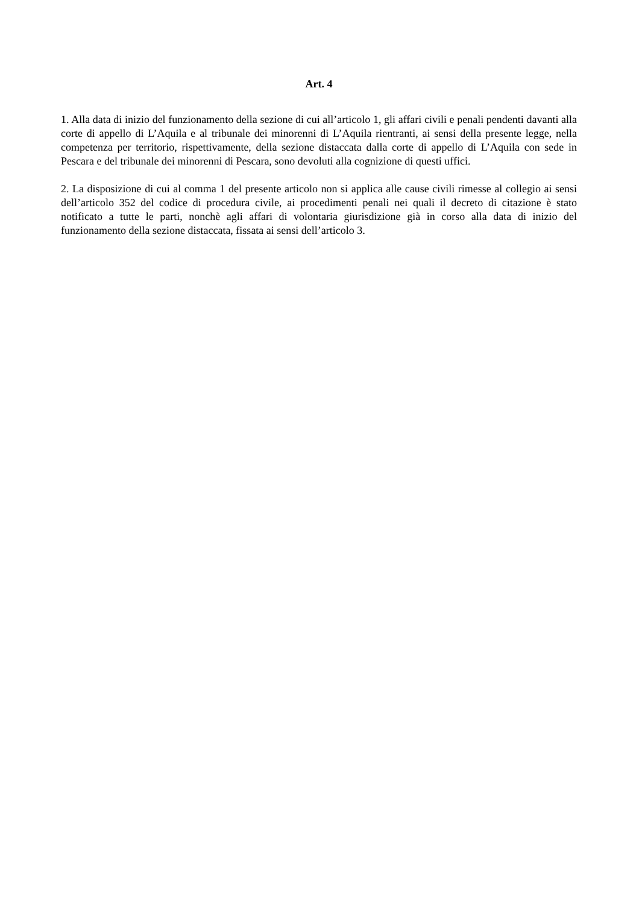Art. 4
1. Alla data di inizio del funzionamento della sezione di cui all’articolo 1, gli affari civili e penali pendenti davanti alla corte di appello di L’Aquila e al tribunale dei minorenni di L’Aquila rientranti, ai sensi della presente legge, nella competenza per territorio, rispettivamente, della sezione distaccata dalla corte di appello di L’Aquila con sede in Pescara e del tribunale dei minorenni di Pescara, sono devoluti alla cognizione di questi uffici.
2. La disposizione di cui al comma 1 del presente articolo non si applica alle cause civili rimesse al collegio ai sensi dell’articolo 352 del codice di procedura civile, ai procedimenti penali nei quali il decreto di citazione è stato notificato a tutte le parti, nonchè agli affari di volontaria giurisdizione già in corso alla data di inizio del funzionamento della sezione distaccata, fissata ai sensi dell’articolo 3.